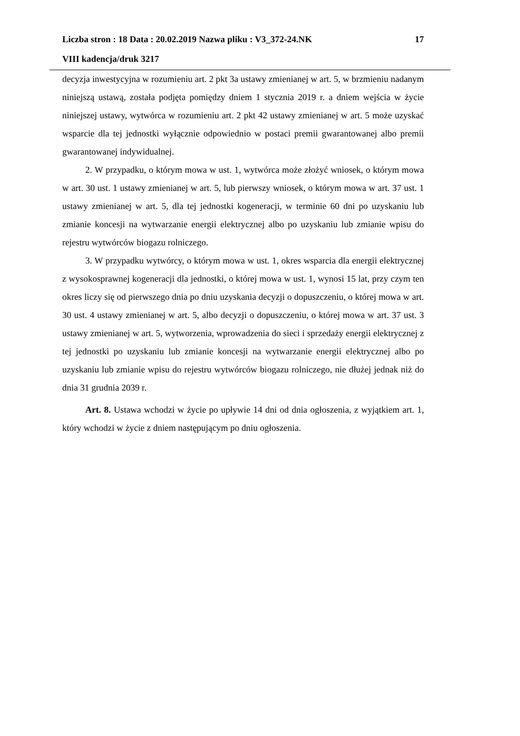Liczba stron : 18 Data : 20.02.2019 Nazwa pliku : V3_372-24.NK 17
VIII kadencja/druk 3217
decyzja inwestycyjna w rozumieniu art. 2 pkt 3a ustawy zmienianej w art. 5, w brzmieniu nadanym niniejszą ustawą, została podjęta pomiędzy dniem 1 stycznia 2019 r. a dniem wejścia w życie niniejszej ustawy, wytwórca w rozumieniu art. 2 pkt 42 ustawy zmienianej w art. 5 może uzyskać wsparcie dla tej jednostki wyłącznie odpowiednio w postaci premii gwarantowanej albo premii gwarantowanej indywidualnej.
2. W przypadku, o którym mowa w ust. 1, wytwórca może złożyć wniosek, o którym mowa w art. 30 ust. 1 ustawy zmienianej w art. 5, lub pierwszy wniosek, o którym mowa w art. 37 ust. 1 ustawy zmienianej w art. 5, dla tej jednostki kogeneracji, w terminie 60 dni po uzyskaniu lub zmianie koncesji na wytwarzanie energii elektrycznej albo po uzyskaniu lub zmianie wpisu do rejestru wytwórców biogazu rolniczego.
3. W przypadku wytwórcy, o którym mowa w ust. 1, okres wsparcia dla energii elektrycznej z wysokosprawnej kogeneracji dla jednostki, o której mowa w ust. 1, wynosi 15 lat, przy czym ten okres liczy się od pierwszego dnia po dniu uzyskania decyzji o dopuszczeniu, o której mowa w art. 30 ust. 4 ustawy zmienianej w art. 5, albo decyzji o dopuszczeniu, o której mowa w art. 37 ust. 3 ustawy zmienianej w art. 5, wytworzenia, wprowadzenia do sieci i sprzedaży energii elektrycznej z tej jednostki po uzyskaniu lub zmianie koncesji na wytwarzanie energii elektrycznej albo po uzyskaniu lub zmianie wpisu do rejestru wytwórców biogazu rolniczego, nie dłużej jednak niż do dnia 31 grudnia 2039 r.
Art. 8. Ustawa wchodzi w życie po upływie 14 dni od dnia ogłoszenia, z wyjątkiem art. 1, który wchodzi w życie z dniem następującym po dniu ogłoszenia.